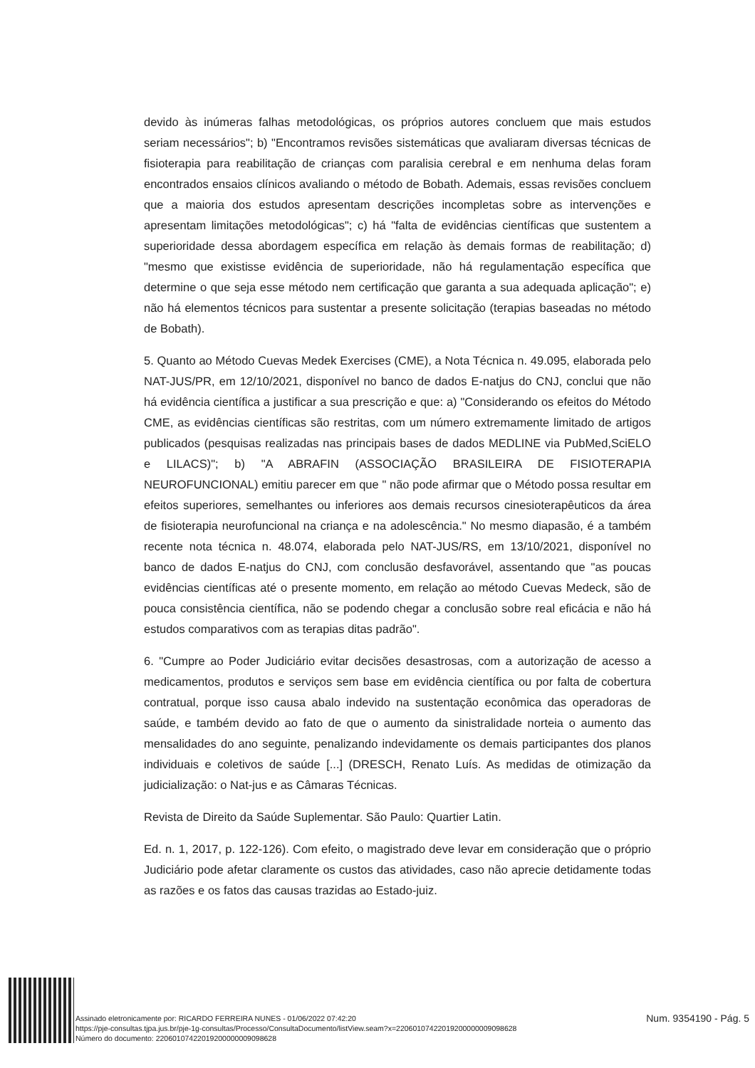devido às inúmeras falhas metodológicas, os próprios autores concluem que mais estudos seriam necessários"; b) "Encontramos revisões sistemáticas que avaliaram diversas técnicas de fisioterapia para reabilitação de crianças com paralisia cerebral e em nenhuma delas foram encontrados ensaios clínicos avaliando o método de Bobath. Ademais, essas revisões concluem que a maioria dos estudos apresentam descrições incompletas sobre as intervenções e apresentam limitações metodológicas"; c) há "falta de evidências científicas que sustentem a superioridade dessa abordagem específica em relação às demais formas de reabilitação; d) "mesmo que existisse evidência de superioridade, não há regulamentação específica que determine o que seja esse método nem certificação que garanta a sua adequada aplicação"; e) não há elementos técnicos para sustentar a presente solicitação (terapias baseadas no método de Bobath).
5. Quanto ao Método Cuevas Medek Exercises (CME), a Nota Técnica n. 49.095, elaborada pelo NAT-JUS/PR, em 12/10/2021, disponível no banco de dados E-natjus do CNJ, conclui que não há evidência científica a justificar a sua prescrição e que: a) "Considerando os efeitos do Método CME, as evidências científicas são restritas, com um número extremamente limitado de artigos publicados (pesquisas realizadas nas principais bases de dados MEDLINE via PubMed,SciELO e LILACS)"; b) "A ABRAFIN (ASSOCIAÇÃO BRASILEIRA DE FISIOTERAPIA NEUROFUNCIONAL) emitiu parecer em que " não pode afirmar que o Método possa resultar em efeitos superiores, semelhantes ou inferiores aos demais recursos cinesioterapêuticos da área de fisioterapia neurofuncional na criança e na adolescência." No mesmo diapasão, é a também recente nota técnica n. 48.074, elaborada pelo NAT-JUS/RS, em 13/10/2021, disponível no banco de dados E-natjus do CNJ, com conclusão desfavorável, assentando que "as poucas evidências científicas até o presente momento, em relação ao método Cuevas Medeck, são de pouca consistência científica, não se podendo chegar a conclusão sobre real eficácia e não há estudos comparativos com as terapias ditas padrão".
6. "Cumpre ao Poder Judiciário evitar decisões desastrosas, com a autorização de acesso a medicamentos, produtos e serviços sem base em evidência científica ou por falta de cobertura contratual, porque isso causa abalo indevido na sustentação econômica das operadoras de saúde, e também devido ao fato de que o aumento da sinistralidade norteia o aumento das mensalidades do ano seguinte, penalizando indevidamente os demais participantes dos planos individuais e coletivos de saúde [...] (DRESCH, Renato Luís. As medidas de otimização da judicialização: o Nat-jus e as Câmaras Técnicas.
Revista de Direito da Saúde Suplementar. São Paulo: Quartier Latin.
Ed. n. 1, 2017, p. 122-126). Com efeito, o magistrado deve levar em consideração que o próprio Judiciário pode afetar claramente os custos das atividades, caso não aprecie detidamente todas as razões e os fatos das causas trazidas ao Estado-juiz.
Assinado eletronicamente por: RICARDO FERREIRA NUNES - 01/06/2022 07:42:20
https://pje-consultas.tjpa.jus.br/pje-1g-consultas/Processo/ConsultaDocumento/listView.seam?x=22060107422019200000009098628
Número do documento: 22060107422019200000009098628
Num. 9354190 - Pág. 5